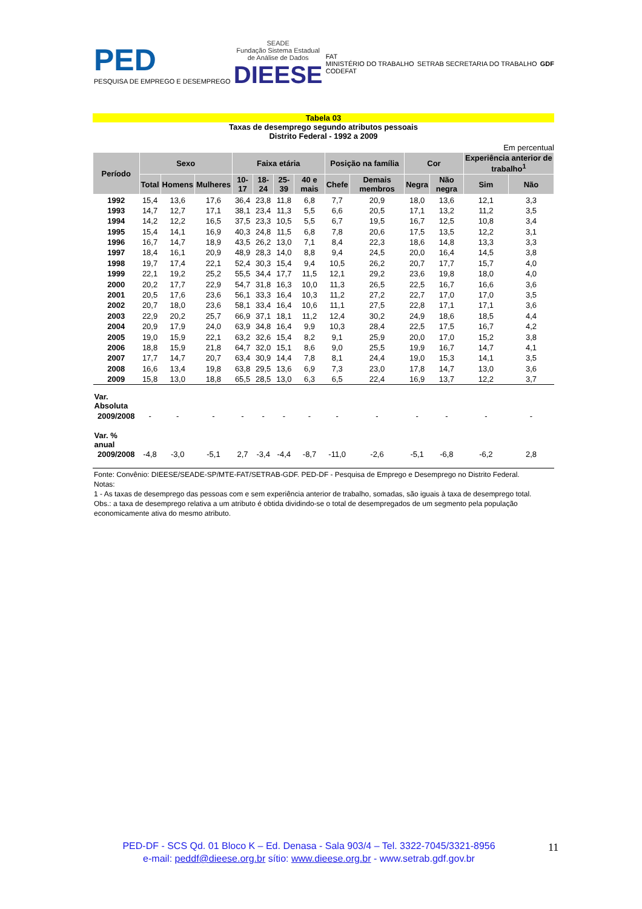PED
PESQUISA DE EMPREGO E DESEMPREGO
SEADE
Fundação Sistema Estadual
de Análise de Dados
DIEESE
FAT
MINISTÉRIO DO TRABALHO
CODEFAT
SETRAB SECRETARIA DO TRABALHO GDF
Tabela 03
Taxas de desemprego segundo atributos pessoais
Distrito Federal - 1992 a 2009
Em percentual
| Período | Sexo | | | Faixa etária | | | | Posição na família | | Cor | | Experiência anterior de trabalho<sup>1</sup> | |
| --- | --- | --- | --- | --- | --- | --- | --- | --- | --- | --- | --- | --- | --- |
| | Total | Homens | Mulheres | 10-17 | 18-24 | 25-39 | 40 e mais | Chefe | Demais membros | Negra | Não negra | Sim | Não |
| 1992 | 15,4 | 13,6 | 17,6 | 36,4 | 23,8 | 11,8 | 6,8 | 7,7 | 20,9 | 18,0 | 13,6 | 12,1 | 3,3 |
| 1993 | 14,7 | 12,7 | 17,1 | 38,1 | 23,4 | 11,3 | 5,5 | 6,6 | 20,5 | 17,1 | 13,2 | 11,2 | 3,5 |
| 1994 | 14,2 | 12,2 | 16,5 | 37,5 | 23,3 | 10,5 | 5,5 | 6,7 | 19,5 | 16,7 | 12,5 | 10,8 | 3,4 |
| 1995 | 15,4 | 14,1 | 16,9 | 40,3 | 24,8 | 11,5 | 6,8 | 7,8 | 20,6 | 17,5 | 13,5 | 12,2 | 3,1 |
| 1996 | 16,7 | 14,7 | 18,9 | 43,5 | 26,2 | 13,0 | 7,1 | 8,4 | 22,3 | 18,6 | 14,8 | 13,3 | 3,3 |
| 1997 | 18,4 | 16,1 | 20,9 | 48,9 | 28,3 | 14,0 | 8,8 | 9,4 | 24,5 | 20,0 | 16,4 | 14,5 | 3,8 |
| 1998 | 19,7 | 17,4 | 22,1 | 52,4 | 30,3 | 15,4 | 9,4 | 10,5 | 26,2 | 20,7 | 17,7 | 15,7 | 4,0 |
| 1999 | 22,1 | 19,2 | 25,2 | 55,5 | 34,4 | 17,7 | 11,5 | 12,1 | 29,2 | 23,6 | 19,8 | 18,0 | 4,0 |
| 2000 | 20,2 | 17,7 | 22,9 | 54,7 | 31,8 | 16,3 | 10,0 | 11,3 | 26,5 | 22,5 | 16,7 | 16,6 | 3,6 |
| 2001 | 20,5 | 17,6 | 23,6 | 56,1 | 33,3 | 16,4 | 10,3 | 11,2 | 27,2 | 22,7 | 17,0 | 17,0 | 3,5 |
| 2002 | 20,7 | 18,0 | 23,6 | 58,1 | 33,4 | 16,4 | 10,6 | 11,1 | 27,5 | 22,8 | 17,1 | 17,1 | 3,6 |
| 2003 | 22,9 | 20,2 | 25,7 | 66,9 | 37,1 | 18,1 | 11,2 | 12,4 | 30,2 | 24,9 | 18,6 | 18,5 | 4,4 |
| 2004 | 20,9 | 17,9 | 24,0 | 63,9 | 34,8 | 16,4 | 9,9 | 10,3 | 28,4 | 22,5 | 17,5 | 16,7 | 4,2 |
| 2005 | 19,0 | 15,9 | 22,1 | 63,2 | 32,6 | 15,4 | 8,2 | 9,1 | 25,9 | 20,0 | 17,0 | 15,2 | 3,8 |
| 2006 | 18,8 | 15,9 | 21,8 | 64,7 | 32,0 | 15,1 | 8,6 | 9,0 | 25,5 | 19,9 | 16,7 | 14,7 | 4,1 |
| 2007 | 17,7 | 14,7 | 20,7 | 63,4 | 30,9 | 14,4 | 7,8 | 8,1 | 24,4 | 19,0 | 15,3 | 14,1 | 3,5 |
| 2008 | 16,6 | 13,4 | 19,8 | 63,8 | 29,5 | 13,6 | 6,9 | 7,3 | 23,0 | 17,8 | 14,7 | 13,0 | 3,6 |
| 2009 | 15,8 | 13,0 | 18,8 | 65,5 | 28,5 | 13,0 | 6,3 | 6,5 | 22,4 | 16,9 | 13,7 | 12,2 | 3,7 |
| Var. Absoluta | | | | | | | | | | | | | |
| 2009/2008 | - | - | - | - | - | - | - | - | - | - | - | - | - |
| Var. % anual | | | | | | | | | | | | | |
| 2009/2008 | -4,8 | -3,0 | -5,1 | 2,7 | -3,4 | -4,4 | -8,7 | -11,0 | -2,6 | -5,1 | -6,8 | -6,2 | 2,8 |
Fonte: Convênio: DIEESE/SEADE-SP/MTE-FAT/SETRAB-GDF. PED-DF - Pesquisa de Emprego e Desemprego no Distrito Federal.
Notas:
1 - As taxas de desemprego das pessoas com e sem experiência anterior de trabalho, somadas, são iguais à taxa de desemprego total.
Obs.: a taxa de desemprego relativa a um atributo é obtida dividindo-se o total de desempregados de um segmento pela população economicamente ativa do mesmo atributo.
PED-DF - SCS Qd. 01 Bloco K – Ed. Denasa - Sala 903/4 – Tel. 3322-7045/3321-8956
e-mail: peddf@dieese.org.br sítio: www.dieese.org.br - www.setrab.gdf.gov.br
11